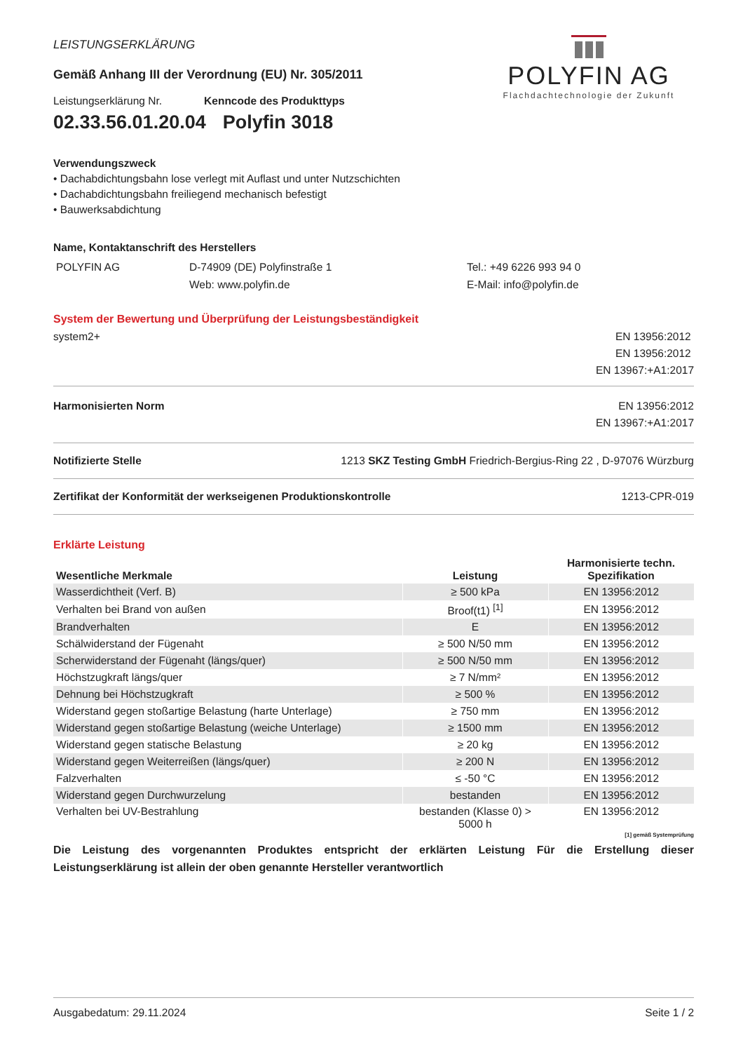LEISTUNGSERKLÄRUNG
Gemäß Anhang III der Verordnung (EU) Nr. 305/2011
Leistungserklärung Nr. Kenncode des Produkttyps
02.33.56.01.20.04 Polyfin 3018
POLYFIN AG
Flachdachtechnologie der Zukunft
Verwendungszweck
• Dachabdichtungsbahn lose verlegt mit Auflast und unter Nutzschichten
• Dachabdichtungsbahn freiliegend mechanisch befestigt
• Bauwerksabdichtung
Name, Kontaktanschrift des Herstellers
POLYFIN AG D-74909 (DE) Polyfinstraße 1
Web: www.polyfin.de
Tel.: +49 6226 993 94 0
E-Mail: info@polyfin.de
System der Bewertung und Überprüfung der Leistungsbeständigkeit
system2+ EN 13956:2012
EN 13956:2012
EN 13967:+A1:2017
Harmonisierten Norm EN 13956:2012
EN 13967:+A1:2017
Notifizierte Stelle 1213 SKZ Testing GmbH Friedrich-Bergius-Ring 22 , D-97076 Würzburg
Zertifikat der Konformität der werkseigenen Produktionskontrolle 1213-CPR-019
Erklärte Leistung
| Wesentliche Merkmale | Leistung | Harmonisierte techn. Spezifikation |
| --- | --- | --- |
| Wasserdichtheit (Verf. B) | ≥ 500 kPa | EN 13956:2012 |
| Verhalten bei Brand von außen | Broof(t1) <sup>[1]</sup> | EN 13956:2012 |
| Brandverhalten | E | EN 13956:2012 |
| Schälwiderstand der Fügenaht | ≥ 500 N/50 mm | EN 13956:2012 |
| Scherwiderstand der Fügenaht (längs/quer) | ≥ 500 N/50 mm | EN 13956:2012 |
| Höchstzugkraft längs/quer | ≥ 7 N/mm² | EN 13956:2012 |
| Dehnung bei Höchstzugkraft | ≥ 500 % | EN 13956:2012 |
| Widerstand gegen stoßartige Belastung (harte Unterlage) | ≥ 750 mm | EN 13956:2012 |
| Widerstand gegen stoßartige Belastung (weiche Unterlage) | ≥ 1500 mm | EN 13956:2012 |
| Widerstand gegen statische Belastung | ≥ 20 kg | EN 13956:2012 |
| Widerstand gegen Weiterreißen (längs/quer) | ≥ 200 N | EN 13956:2012 |
| Falzverhalten | ≤ -50 °C | EN 13956:2012 |
| Widerstand gegen Durchwurzelung | bestanden | EN 13956:2012 |
| Verhalten bei UV-Bestrahlung | bestanden (Klasse 0) > 5000 h | EN 13956:2012 |
[1] gemäß Systemprüfung
Die Leistung des vorgenannten Produktes entspricht der erklärten Leistung Für die Erstellung dieser Leistungserklärung ist allein der oben genannte Hersteller verantwortlich
Ausgabedatum: 29.11.2024 Seite 1 / 2